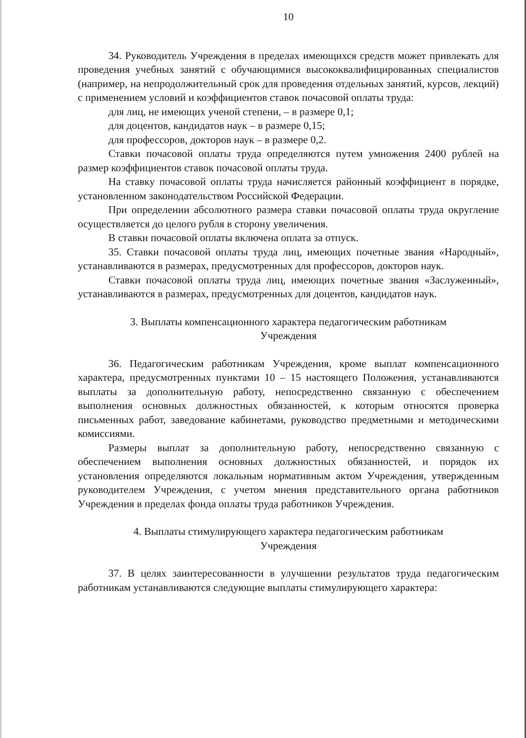10
34. Руководитель Учреждения в пределах имеющихся средств может привлекать для проведения учебных занятий с обучающимися высококвалифицированных специалистов (например, на непродолжительный срок для проведения отдельных занятий, курсов, лекций) с применением условий и коэффициентов ставок почасовой оплаты труда:
для лиц, не имеющих ученой степени, – в размере 0,1;
для доцентов, кандидатов наук – в размере 0,15;
для профессоров, докторов наук – в размере 0,2.
Ставки почасовой оплаты труда определяются путем умножения 2400 рублей на размер коэффициентов ставок почасовой оплаты труда.
На ставку почасовой оплаты труда начисляется районный коэффициент в порядке, установленном законодательством Российской Федерации.
При определении абсолютного размера ставки почасовой оплаты труда округление осуществляется до целого рубля в сторону увеличения.
В ставки почасовой оплаты включена оплата за отпуск.
35. Ставки почасовой оплаты труда лиц, имеющих почетные звания «Народный», устанавливаются в размерах, предусмотренных для профессоров, докторов наук.
Ставки почасовой оплаты труда лиц, имеющих почетные звания «Заслуженный», устанавливаются в размерах, предусмотренных для доцентов, кандидатов наук.
3. Выплаты компенсационного характера педагогическим работникам
Учреждения
36. Педагогическим работникам Учреждения, кроме выплат компенсационного характера, предусмотренных пунктами 10 – 15 настоящего Положения, устанавливаются выплаты за дополнительную работу, непосредственно связанную с обеспечением выполнения основных должностных обязанностей, к которым относятся проверка письменных работ, заведование кабинетами, руководство предметными и методическими комиссиями.
Размеры выплат за дополнительную работу, непосредственно связанную с обеспечением выполнения основных должностных обязанностей, и порядок их установления определяются локальным нормативным актом Учреждения, утвержденным руководителем Учреждения, с учетом мнения представительного органа работников Учреждения в пределах фонда оплаты труда работников Учреждения.
4. Выплаты стимулирующего характера педагогическим работникам
Учреждения
37. В целях заинтересованности в улучшении результатов труда педагогическим работникам устанавливаются следующие выплаты стимулирующего характера: